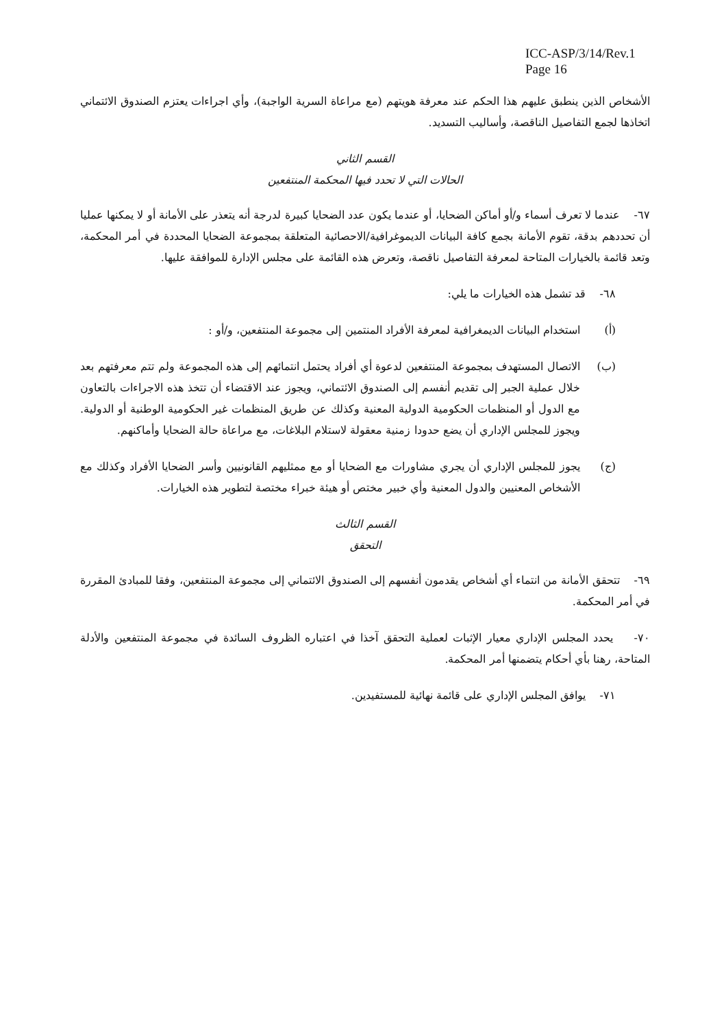ICC-ASP/3/14/Rev.1
Page 16
الأشخاص الذين ينطبق عليهم هذا الحكم عند معرفة هويتهم (مع مراعاة السرية الواجبة)، وأي اجراءات يعتزم الصندوق الائتماني اتخاذها لجمع التفاصيل الناقصة، وأساليب التسديد.
القسم الثاني
الحالات التي لا تحدد فيها المحكمة المنتفعين
٦٧- عندما لا تعرف أسماء و/أو أماكن الضحايا، أو عندما يكون عدد الضحايا كبيرة لدرجة أنه يتعذر على الأمانة أو لا يمكنها عمليا أن تحددهم بدقة، تقوم الأمانة بجمع كافة البيانات الديموغرافية/الاحصائية المتعلقة بمجموعة الضحايا المحددة في أمر المحكمة، وتعد قائمة بالخيارات المتاحة لمعرفة التفاصيل ناقصة، وتعرض هذه القائمة على مجلس الإدارة للموافقة عليها.
٦٨- قد تشمل هذه الخيارات ما يلي:
(أ) استخدام البيانات الديمغرافية لمعرفة الأفراد المنتمين إلى مجموعة المنتفعين، و/أو :
(ب) الاتصال المستهدف بمجموعة المنتفعين لدعوة أي أفراد يحتمل انتمائهم إلى هذه المجموعة ولم تتم معرفتهم بعد خلال عملية الجبر إلى تقديم أنفسم إلى الصندوق الائتماني، ويجوز عند الاقتضاء أن تتخذ هذه الاجراءات بالتعاون مع الدول أو المنظمات الحكومية الدولية المعنية وكذلك عن طريق المنظمات غير الحكومية الوطنية أو الدولية. ويجوز للمجلس الإداري أن يضع حدودا زمنية معقولة لاستلام البلاغات، مع مراعاة حالة الضحايا وأماكنهم.
(ج) يجوز للمجلس الإداري أن يجري مشاورات مع الضحايا أو مع ممثليهم القانونيين وأسر الضحايا الأفراد وكذلك مع الأشخاص المعنيين والدول المعنية وأي خبير مختص أو هيئة خبراء مختصة لتطوير هذه الخيارات.
القسم الثالث
التحقق
٦٩- تتحقق الأمانة من انتماء أي أشخاص يقدمون أنفسهم إلى الصندوق الائتماني إلى مجموعة المنتفعين، وفقا للمبادئ المقررة في أمر المحكمة.
٧٠- يحدد المجلس الإداري معيار الإثبات لعملية التحقق آخذا في اعتباره الظروف السائدة في مجموعة المنتفعين والأدلة المتاحة، رهنا بأي أحكام يتضمنها أمر المحكمة.
٧١- يوافق المجلس الإداري على قائمة نهائية للمستفيدين.